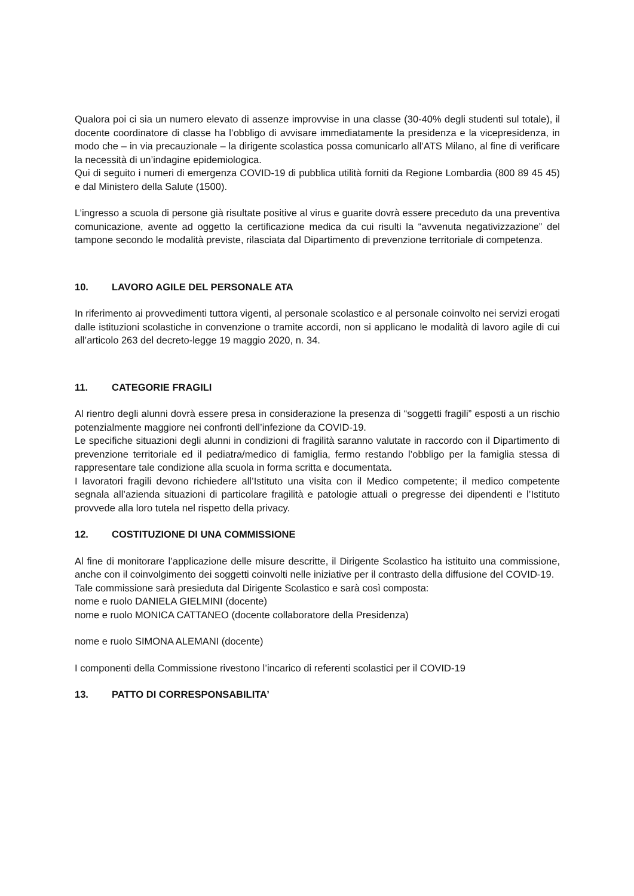Qualora poi ci sia un numero elevato di assenze improvvise in una classe (30-40% degli studenti sul totale), il docente coordinatore di classe ha l’obbligo di avvisare immediatamente la presidenza e la vicepresidenza, in modo che – in via precauzionale – la dirigente scolastica possa comunicarlo all’ATS Milano, al fine di verificare la necessità di un’indagine epidemiologica.
Qui di seguito i numeri di emergenza COVID-19 di pubblica utilità forniti da Regione Lombardia (800 89 45 45) e dal Ministero della Salute (1500).
L’ingresso a scuola di persone già risultate positive al virus e guarite dovrà essere preceduto da una preventiva comunicazione, avente ad oggetto la certificazione medica da cui risulti la “avvenuta negativizzazione” del tampone secondo le modalità previste, rilasciata dal Dipartimento di prevenzione territoriale di competenza.
10. LAVORO AGILE DEL PERSONALE ATA
In riferimento ai provvedimenti tuttora vigenti, al personale scolastico e al personale coinvolto nei servizi erogati dalle istituzioni scolastiche in convenzione o tramite accordi, non si applicano le modalità di lavoro agile di cui all’articolo 263 del decreto-legge 19 maggio 2020, n. 34.
11. CATEGORIE FRAGILI
Al rientro degli alunni dovrà essere presa in considerazione la presenza di “soggetti fragili” esposti a un rischio potenzialmente maggiore nei confronti dell’infezione da COVID-19.
Le specifiche situazioni degli alunni in condizioni di fragilità saranno valutate in raccordo con il Dipartimento di prevenzione territoriale ed il pediatra/medico di famiglia, fermo restando l’obbligo per la famiglia stessa di rappresentare tale condizione alla scuola in forma scritta e documentata.
I lavoratori fragili devono richiedere all’Istituto una visita con il Medico competente; il medico competente segnala all’azienda situazioni di particolare fragilità e patologie attuali o pregresse dei dipendenti e l’Istituto provvede alla loro tutela nel rispetto della privacy.
12. COSTITUZIONE DI UNA COMMISSIONE
Al fine di monitorare l’applicazione delle misure descritte, il Dirigente Scolastico ha istituito una commissione, anche con il coinvolgimento dei soggetti coinvolti nelle iniziative per il contrasto della diffusione del COVID-19.
Tale commissione sarà presieduta dal Dirigente Scolastico e sarà così composta:
nome e ruolo DANIELA GIELMINI (docente)
nome e ruolo MONICA CATTANEO (docente collaboratore della Presidenza)
nome e ruolo SIMONA ALEMANI (docente)
I componenti della Commissione rivestono l’incarico di referenti scolastici per il COVID-19
13. PATTO DI CORRESPONSABILITA’